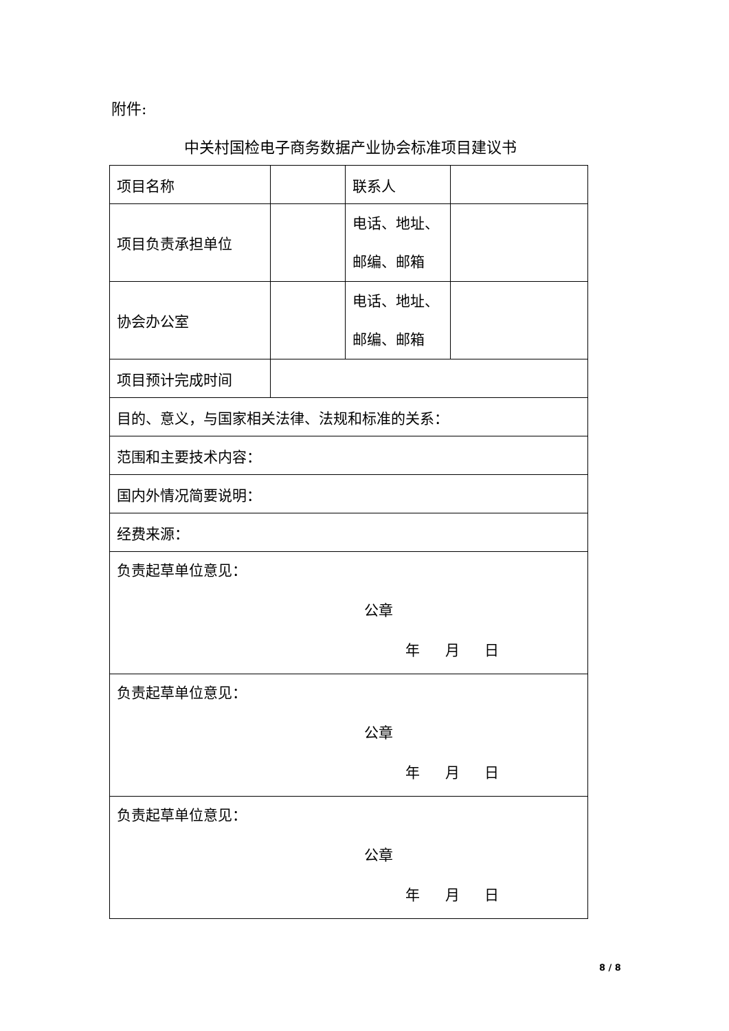附件:
中关村国检电子商务数据产业协会标准项目建议书
| 项目名称 | | 联系人 | |
| 项目负责承担单位 | | 电话、地址、 邮编、邮箱 | |
| 协会办公室 | | 电话、地址、 邮编、邮箱 | |
| 项目预计完成时间 | | | |
| 目的、意义，与国家相关法律、法规和标准的关系： | | | |
| 范围和主要技术内容： | | | |
| 国内外情况简要说明： | | | |
| 经费来源： | | | |
| 负责起草单位意见： 公章 年 月 日 | | | |
| 负责起草单位意见： 公章 年 月 日 | | | |
| 负责起草单位意见： 公章 年 月 日 | | | |
8 / 8